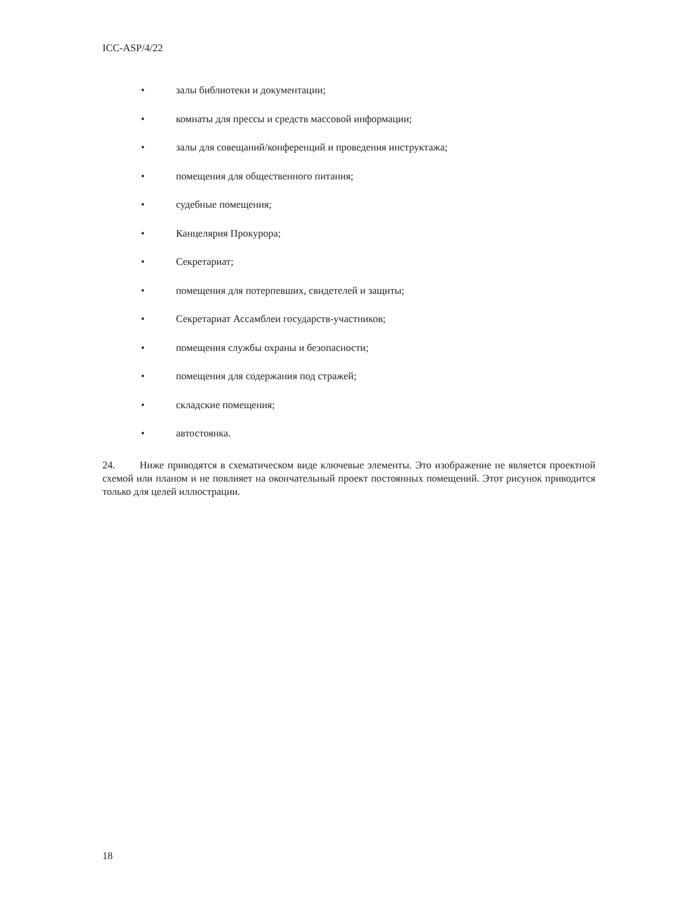ICC-ASP/4/22
• залы библиотеки и документации;
• комнаты для прессы и средств массовой информации;
• залы для совещаний/конференций и проведения инструктажа;
• помещения для общественного питания;
• судебные помещения;
• Канцелярия Прокурора;
• Секретариат;
• помещения для потерпевших, свидетелей и защиты;
• Секретариат Ассамблеи государств-участников;
• помещения службы охраны и безопасности;
• помещения для содержания под стражей;
• складские помещения;
• автостоянка.
24. Ниже приводятся в схематическом виде ключевые элементы. Это изображение не является проектной схемой или планом и не повлияет на окончательный проект постоянных помещений. Этот рисунок приводится только для целей иллюстрации.
18